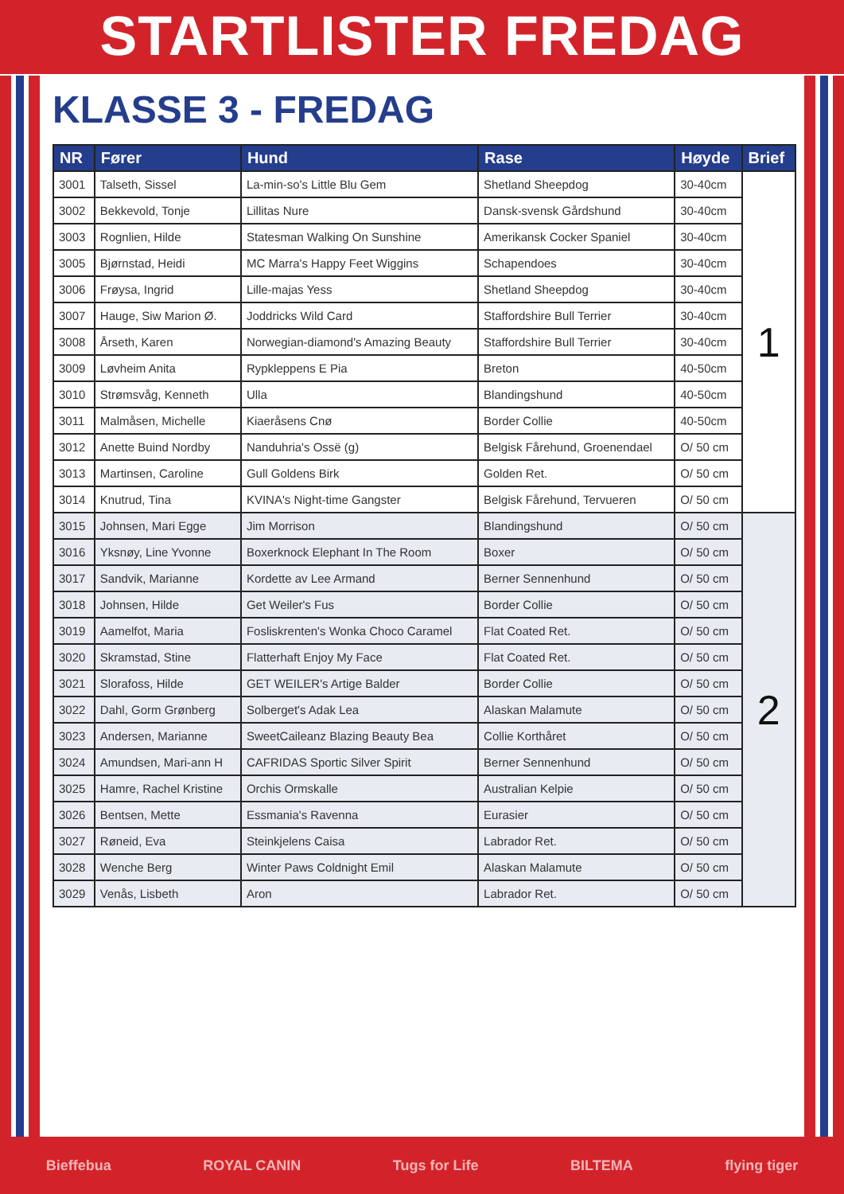STARTLISTER FREDAG
KLASSE 3 - FREDAG
| NR | Fører | Hund | Rase | Høyde | Brief |
| --- | --- | --- | --- | --- | --- |
| 3001 | Talseth, Sissel | La-min-so's Little Blu Gem | Shetland Sheepdog | 30-40cm | 1 |
| 3002 | Bekkevold, Tonje | Lillitas Nure | Dansk-svensk Gårdshund | 30-40cm | |
| 3003 | Rognlien, Hilde | Statesman Walking On Sunshine | Amerikansk Cocker Spaniel | 30-40cm | |
| 3005 | Bjørnstad, Heidi | MC Marra's Happy Feet Wiggins | Schapendoes | 30-40cm | |
| 3006 | Frøysa, Ingrid | Lille-majas Yess | Shetland Sheepdog | 30-40cm | |
| 3007 | Hauge, Siw Marion Ø. | Joddricks Wild Card | Staffordshire Bull Terrier | 30-40cm | |
| 3008 | Årseth, Karen | Norwegian-diamond's Amazing Beauty | Staffordshire Bull Terrier | 30-40cm | |
| 3009 | Løvheim Anita | Rypkleppens E Pia | Breton | 40-50cm | |
| 3010 | Strømsvåg, Kenneth | Ulla | Blandingshund | 40-50cm | |
| 3011 | Malmåsen, Michelle | Kiaeråsens Cnø | Border Collie | 40-50cm | |
| 3012 | Anette Buind Nordby | Nanduhria's Ossë (g) | Belgisk Fårehund, Groenendael | O/ 50 cm | |
| 3013 | Martinsen, Caroline | Gull Goldens Birk | Golden Ret. | O/ 50 cm | |
| 3014 | Knutrud, Tina | KVINA's Night-time Gangster | Belgisk Fårehund, Tervueren | O/ 50 cm | |
| 3015 | Johnsen, Mari Egge | Jim Morrison | Blandingshund | O/ 50 cm | 2 |
| 3016 | Yksnøy, Line Yvonne | Boxerknock Elephant In The Room | Boxer | O/ 50 cm | |
| 3017 | Sandvik, Marianne | Kordette av Lee Armand | Berner Sennenhund | O/ 50 cm | |
| 3018 | Johnsen, Hilde | Get Weiler's Fus | Border Collie | O/ 50 cm | |
| 3019 | Aamelfot, Maria | Fosliskrenten's Wonka Choco Caramel | Flat Coated Ret. | O/ 50 cm | |
| 3020 | Skramstad, Stine | Flatterhaft Enjoy My Face | Flat Coated Ret. | O/ 50 cm | |
| 3021 | Slorafoss, Hilde | GET WEILER's Artige Balder | Border Collie | O/ 50 cm | |
| 3022 | Dahl, Gorm Grønberg | Solberget's Adak Lea | Alaskan Malamute | O/ 50 cm | |
| 3023 | Andersen, Marianne | SweetCaileanz Blazing Beauty Bea | Collie Korthåret | O/ 50 cm | |
| 3024 | Amundsen, Mari-ann H | CAFRIDAS Sportic Silver Spirit | Berner Sennenhund | O/ 50 cm | |
| 3025 | Hamre, Rachel Kristine | Orchis Ormskalle | Australian Kelpie | O/ 50 cm | |
| 3026 | Bentsen, Mette | Essmania's Ravenna | Eurasier | O/ 50 cm | |
| 3027 | Røneid, Eva | Steinkjelens Caisa | Labrador Ret. | O/ 50 cm | |
| 3028 | Wenche Berg | Winter Paws Coldnight Emil | Alaskan Malamute | O/ 50 cm | |
| 3029 | Venås, Lisbeth | Aron | Labrador Ret. | O/ 50 cm | |
Bieffebua ROYAL CANIN Tugs for Life BILTEMA flying tiger